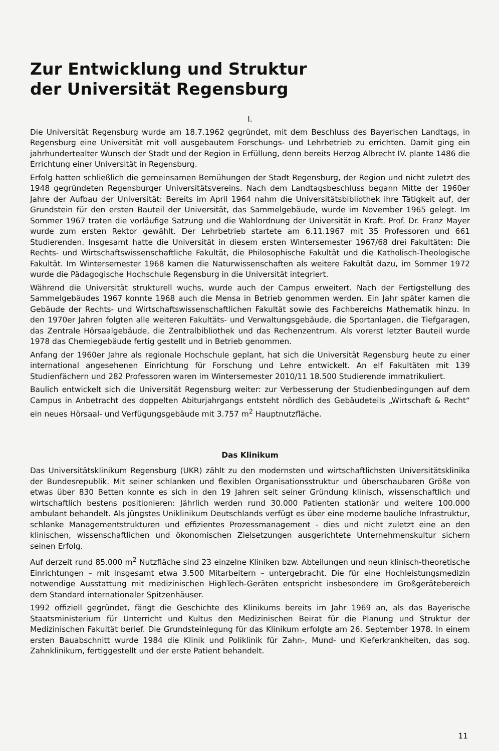Zur Entwicklung und Struktur
der Universität Regensburg
I.
Die Universität Regensburg wurde am 18.7.1962 gegründet, mit dem Beschluss des Bayerischen Landtags, in Regensburg eine Universität mit voll ausgebautem Forschungs- und Lehrbetrieb zu errichten. Damit ging ein jahrhundertealter Wunsch der Stadt und der Region in Erfüllung, denn bereits Herzog Albrecht IV. plante 1486 die Errichtung einer Universität in Regensburg.
Erfolg hatten schließlich die gemeinsamen Bemühungen der Stadt Regensburg, der Region und nicht zuletzt des 1948 gegründeten Regensburger Universitätsvereins. Nach dem Landtagsbeschluss begann Mitte der 1960er Jahre der Aufbau der Universität: Bereits im April 1964 nahm die Universitätsbibliothek ihre Tätigkeit auf, der Grundstein für den ersten Bauteil der Universität, das Sammelgebäude, wurde im November 1965 gelegt. Im Sommer 1967 traten die vorläufige Satzung und die Wahlordnung der Universität in Kraft. Prof. Dr. Franz Mayer wurde zum ersten Rektor gewählt. Der Lehrbetrieb startete am 6.11.1967 mit 35 Professoren und 661 Studierenden. Insgesamt hatte die Universität in diesem ersten Wintersemester 1967/68 drei Fakultäten: Die Rechts- und Wirtschaftswissenschaftliche Fakultät, die Philosophische Fakultät und die Katholisch-Theologische Fakultät. Im Wintersemester 1968 kamen die Naturwissenschaften als weitere Fakultät dazu, im Sommer 1972 wurde die Pädagogische Hochschule Regensburg in die Universität integriert.
Während die Universität strukturell wuchs, wurde auch der Campus erweitert. Nach der Fertigstellung des Sammelgebäudes 1967 konnte 1968 auch die Mensa in Betrieb genommen werden. Ein Jahr später kamen die Gebäude der Rechts- und Wirtschaftswissenschaftlichen Fakultät sowie des Fachbereichs Mathematik hinzu. In den 1970er Jahren folgten alle weiteren Fakultäts- und Verwaltungsgebäude, die Sportanlagen, die Tiefgaragen, das Zentrale Hörsaalgebäude, die Zentralbibliothek und das Rechenzentrum. Als vorerst letzter Bauteil wurde 1978 das Chemiegebäude fertig gestellt und in Betrieb genommen.
Anfang der 1960er Jahre als regionale Hochschule geplant, hat sich die Universität Regensburg heute zu einer international angesehenen Einrichtung für Forschung und Lehre entwickelt. An elf Fakultäten mit 139 Studienfächern und 282 Professoren waren im Wintersemester 2010/11 18.500 Studierende immatrikuliert.
Baulich entwickelt sich die Universität Regensburg weiter: zur Verbesserung der Studienbedingungen auf dem Campus in Anbetracht des doppelten Abiturjahrgangs entsteht nördlich des Gebäudeteils „Wirtschaft & Recht“ ein neues Hörsaal- und Verfügungsgebäude mit 3.757 m<sup>2</sup> Hauptnutzfläche.
Das Klinikum
Das Universitätsklinikum Regensburg (UKR) zählt zu den modernsten und wirtschaftlichsten Universitätsklinika der Bundesrepublik. Mit seiner schlanken und flexiblen Organisationsstruktur und überschaubaren Größe von etwas über 830 Betten konnte es sich in den 19 Jahren seit seiner Gründung klinisch, wissenschaftlich und wirtschaftlich bestens positionieren: Jährlich werden rund 30.000 Patienten stationär und weitere 100.000 ambulant behandelt. Als jüngstes Uniklinikum Deutschlands verfügt es über eine moderne bauliche Infrastruktur, schlanke Managementstrukturen und effizientes Prozessmanagement - dies und nicht zuletzt eine an den klinischen, wissenschaftlichen und ökonomischen Zielsetzungen ausgerichtete Unternehmenskultur sichern seinen Erfolg.
Auf derzeit rund 85.000 m<sup>2</sup> Nutzfläche sind 23 einzelne Kliniken bzw. Abteilungen und neun klinisch-theoretische Einrichtungen – mit insgesamt etwa 3.500 Mitarbeitern – untergebracht. Die für eine Hochleistungsmedizin notwendige Ausstattung mit medizinischen HighTech-Geräten entspricht insbesondere im Großgerätebereich dem Standard internationaler Spitzenhäuser.
1992 offiziell gegründet, fängt die Geschichte des Klinikums bereits im Jahr 1969 an, als das Bayerische Staatsministerium für Unterricht und Kultus den Medizinischen Beirat für die Planung und Struktur der Medizinischen Fakultät berief. Die Grundsteinlegung für das Klinikum erfolgte am 26. September 1978. In einem ersten Bauabschnitt wurde 1984 die Klinik und Poliklinik für Zahn-, Mund- und Kieferkrankheiten, das sog. Zahnklinikum, fertiggestellt und der erste Patient behandelt.
11